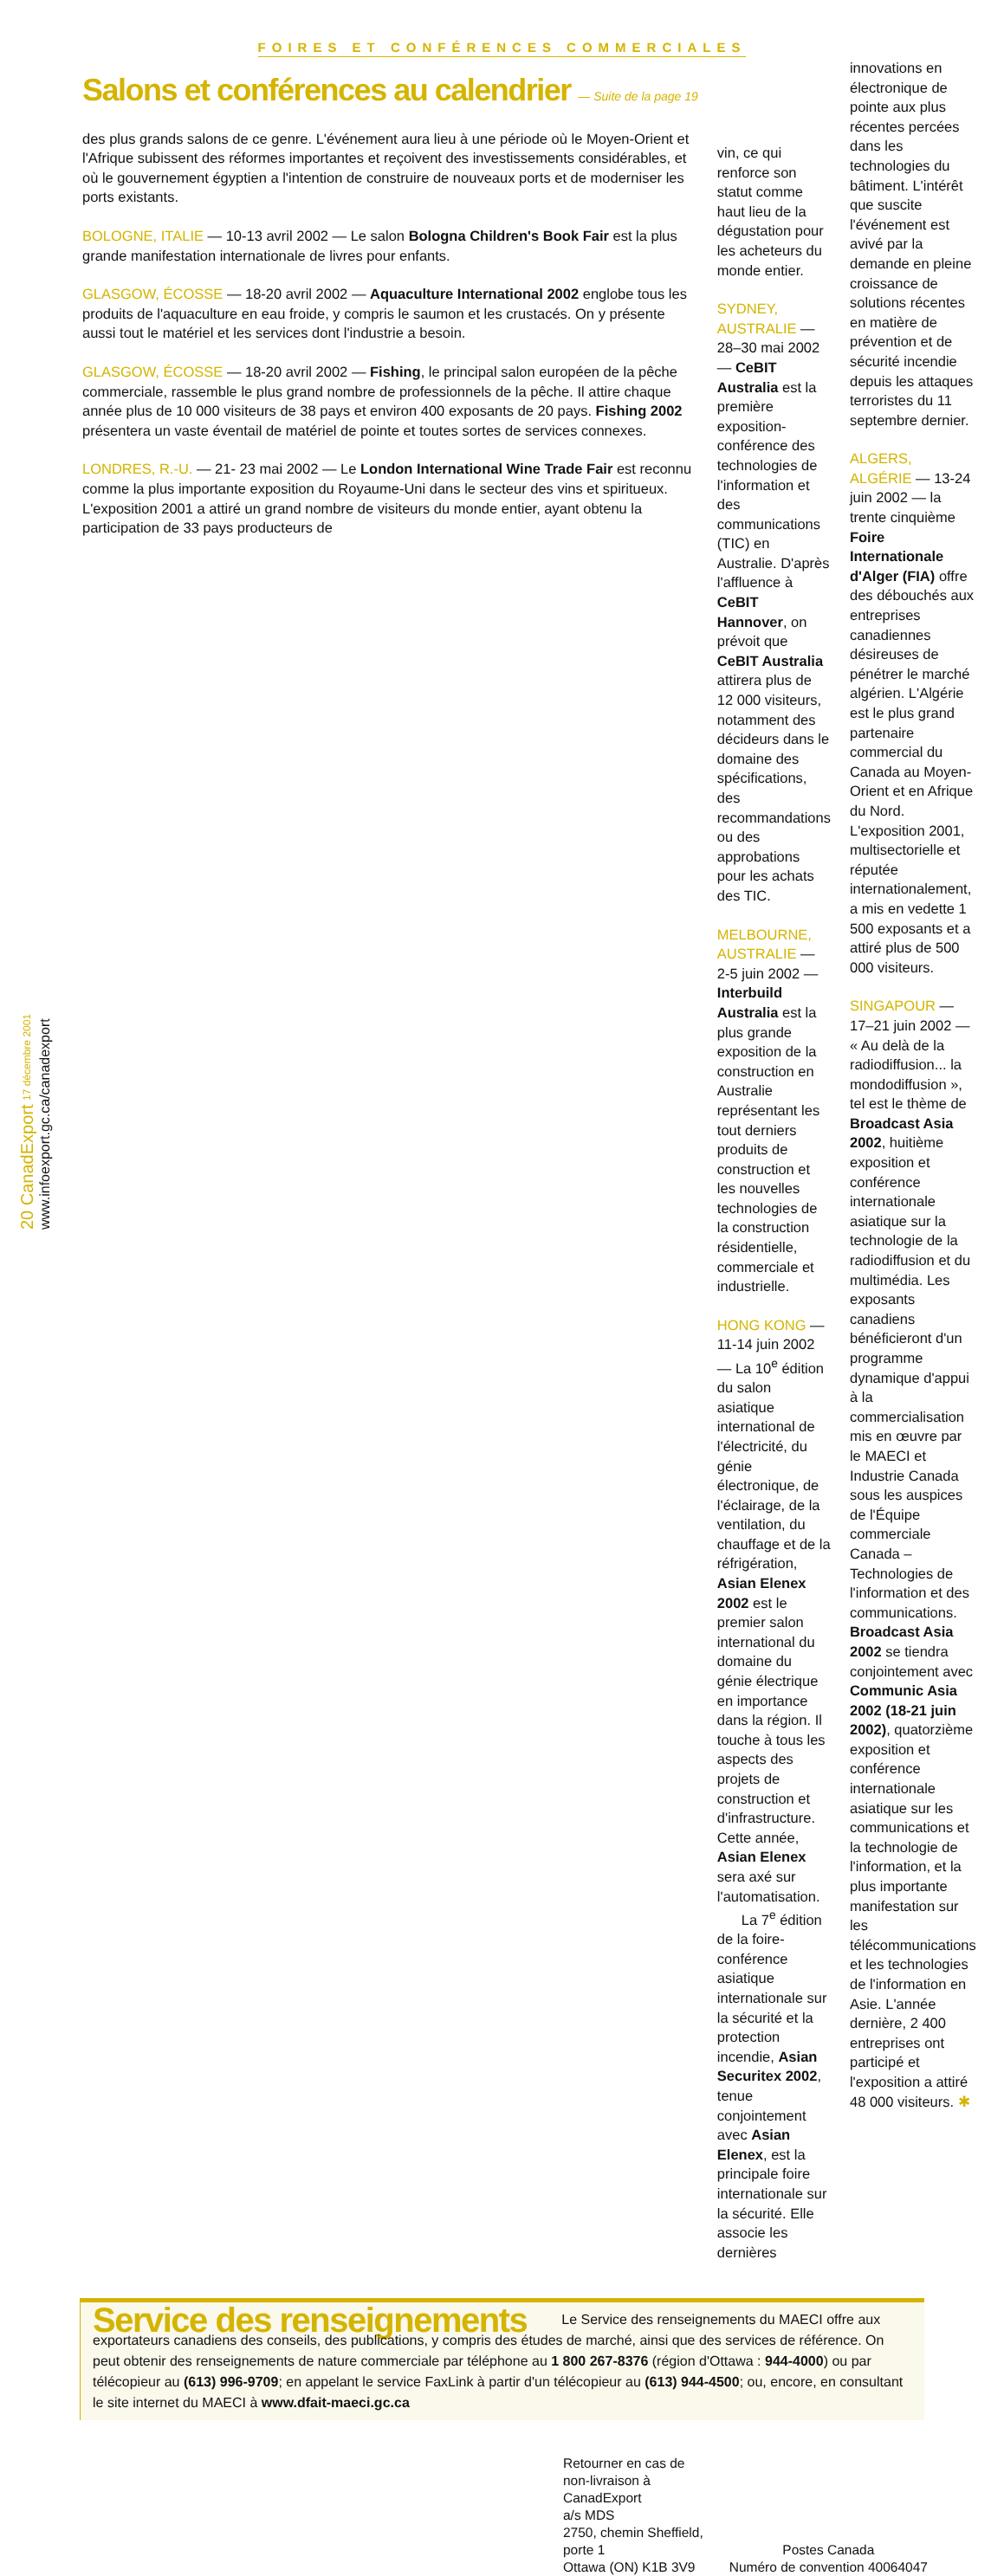FOIRES ET CONFÉRENCES COMMERCIALES
Salons et conférences au calendrier — Suite de la page 19
des plus grands salons de ce genre. L'événement aura lieu à une période où le Moyen-Orient et l'Afrique subissent des réformes importantes et reçoivent des investissements considérables, et où le gouvernement égyptien a l'intention de construire de nouveaux ports et de moderniser les ports existants.
BOLOGNE, ITALIE — 10-13 avril 2002 — Le salon Bologna Children's Book Fair est la plus grande manifestation internationale de livres pour enfants.
GLASGOW, ÉCOSSE — 18-20 avril 2002 — Aquaculture International 2002 englobe tous les produits de l'aquaculture en eau froide, y compris le saumon et les crustacés. On y présente aussi tout le matériel et les services dont l'industrie a besoin.
GLASGOW, ÉCOSSE — 18-20 avril 2002 — Fishing, le principal salon européen de la pêche commerciale, rassemble le plus grand nombre de professionnels de la pêche. Il attire chaque année plus de 10 000 visiteurs de 38 pays et environ 400 exposants de 20 pays. Fishing 2002 présentera un vaste éventail de matériel de pointe et toutes sortes de services connexes.
LONDRES, R.-U. — 21- 23 mai 2002 — Le London International Wine Trade Fair est reconnu comme la plus importante exposition du Royaume-Uni dans le secteur des vins et spiritueux. L'exposition 2001 a attiré un grand nombre de visiteurs du monde entier, ayant obtenu la participation de 33 pays producteurs de
vin, ce qui renforce son statut comme haut lieu de la dégustation pour les acheteurs du monde entier.
SYDNEY, AUSTRALIE — 28–30 mai 2002 — CeBIT Australia est la première exposition-conférence des technologies de l'information et des communications (TIC) en Australie. D'après l'affluence à CeBIT Hannover, on prévoit que CeBIT Australia attirera plus de 12 000 visiteurs, notamment des décideurs dans le domaine des spécifications, des recommandations ou des approbations pour les achats des TIC.
MELBOURNE, AUSTRALIE — 2-5 juin 2002 — Interbuild Australia est la plus grande exposition de la construction en Australie représentant les tout derniers produits de construction et les nouvelles technologies de la construction résidentielle, commerciale et industrielle.
HONG KONG — 11-14 juin 2002 — La 10<sup>e</sup> édition du salon asiatique international de l'électricité, du génie électronique, de l'éclairage, de la ventilation, du chauffage et de la réfrigération, Asian Elenex 2002 est le premier salon international du domaine du génie électrique en importance dans la région. Il touche à tous les aspects des projets de construction et d'infrastructure. Cette année, Asian Elenex sera axé sur l'automatisation.
La 7<sup>e</sup> édition de la foire-conférence asiatique internationale sur la sécurité et la protection incendie, Asian Securitex 2002, tenue conjointement avec Asian Elenex, est la principale foire internationale sur la sécurité. Elle associe les dernières
innovations en électronique de pointe aux plus récentes percées dans les technologies du bâtiment. L'intérêt que suscite l'événement est avivé par la demande en pleine croissance de solutions récentes en matière de prévention et de sécurité incendie depuis les attaques terroristes du 11 septembre dernier.
ALGERS, ALGÉRIE — 13-24 juin 2002 — la trente cinquième Foire Internationale d'Alger (FIA) offre des débouchés aux entreprises canadiennes désireuses de pénétrer le marché algérien. L'Algérie est le plus grand partenaire commercial du Canada au Moyen-Orient et en Afrique du Nord. L'exposition 2001, multisectorielle et réputée internationalement, a mis en vedette 1 500 exposants et a attiré plus de 500 000 visiteurs.
SINGAPOUR — 17–21 juin 2002 — « Au delà de la radiodiffusion... la mondodiffusion », tel est le thème de Broadcast Asia 2002, huitième exposition et conférence internationale asiatique sur la technologie de la radiodiffusion et du multimédia. Les exposants canadiens bénéficieront d'un programme dynamique d'appui à la commercialisation mis en œuvre par le MAECI et Industrie Canada sous les auspices de l'Équipe commerciale Canada – Technologies de l'information et des communications. Broadcast Asia 2002 se tiendra conjointement avec Communic Asia 2002 (18-21 juin 2002), quatorzième exposition et conférence internationale asiatique sur les communications et la technologie de l'information, et la plus importante manifestation sur les télécommunications et les technologies de l'information en Asie. L'année dernière, 2 400 entreprises ont participé et l'exposition a attiré 48 000 visiteurs. ✱
Service des renseignements
Le Service des renseignements du MAECI offre aux exportateurs canadiens des conseils, des publications, y compris des études de marché, ainsi que des services de référence. On peut obtenir des renseignements de nature commerciale par téléphone au 1 800 267-8376 (région d'Ottawa : 944-4000) ou par télécopieur au (613) 996-9709; en appelant le service FaxLink à partir d'un télécopieur au (613) 944-4500; ou, encore, en consultant le site internet du MAECI à www.dfait-maeci.gc.ca
20 CanadExport 17 décembre 2001 www.infoexport.gc.ca/canadexport
Retourner en cas de
non-livraison à
CanadExport
a/s MDS
2750, chemin Sheffield,
porte 1
Ottawa (ON) K1B 3V9
Postes Canada
Numéro de convention 40064047